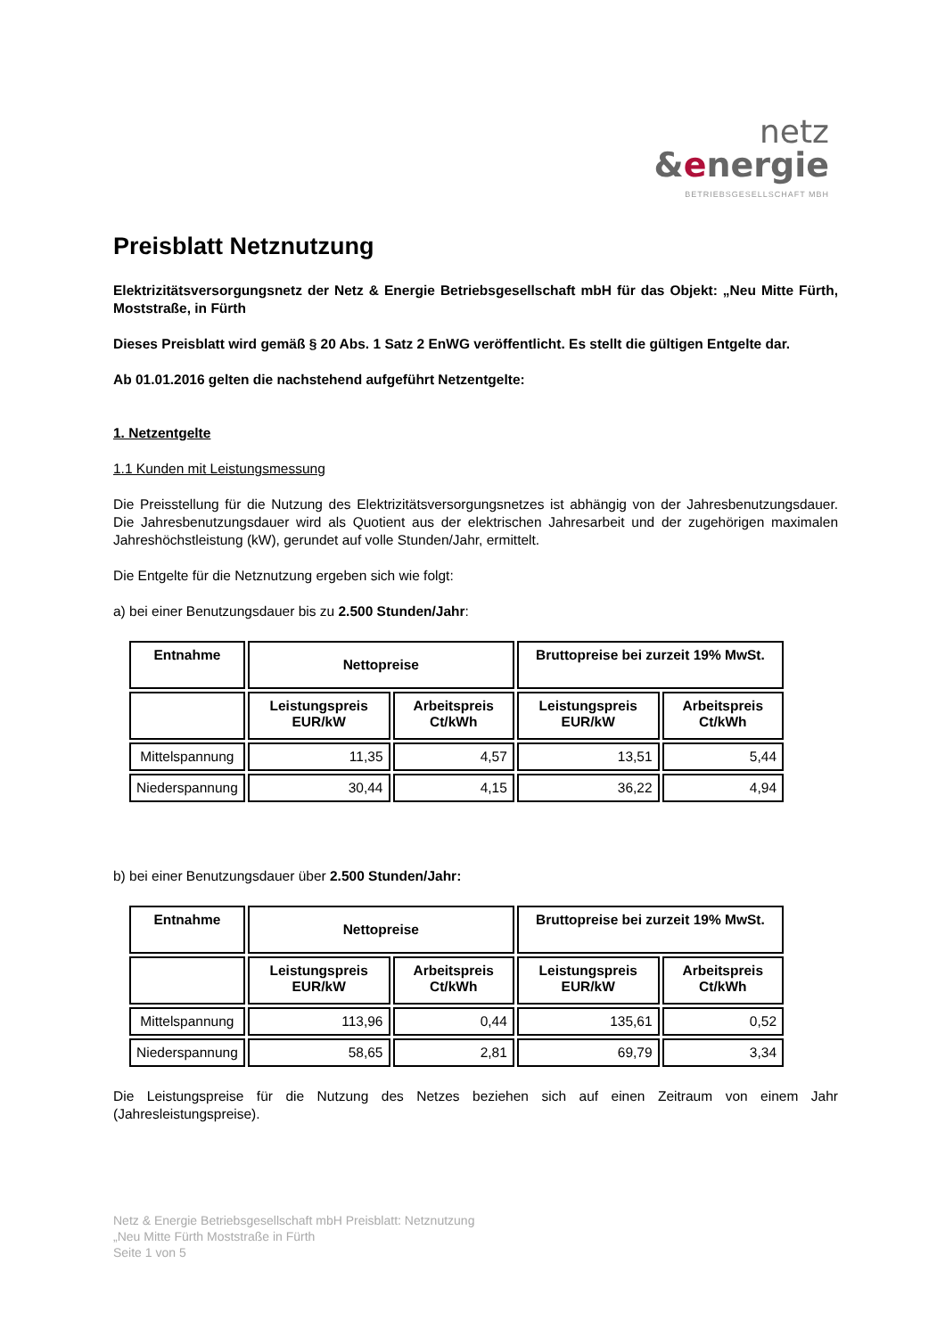netz
&energie
BETRIEBSGESELLSCHAFT MBH
Preisblatt Netznutzung
Elektrizitätsversorgungsnetz der Netz & Energie Betriebsgesellschaft mbH für das Objekt: „Neu Mitte Fürth, Moststraße, in Fürth
Dieses Preisblatt wird gemäß § 20 Abs. 1 Satz 2 EnWG veröffentlicht. Es stellt die gültigen Entgelte dar.
Ab 01.01.2016 gelten die nachstehend aufgeführt Netzentgelte:
1. Netzentgelte
1.1 Kunden mit Leistungsmessung
Die Preisstellung für die Nutzung des Elektrizitätsversorgungsnetzes ist abhängig von der Jahresbenutzungsdauer. Die Jahresbenutzungsdauer wird als Quotient aus der elektrischen Jahresarbeit und der zugehörigen maximalen Jahreshöchstleistung (kW), gerundet auf volle Stunden/Jahr, ermittelt.
Die Entgelte für die Netznutzung ergeben sich wie folgt:
a) bei einer Benutzungsdauer bis zu 2.500 Stunden/Jahr:
| Entnahme | Nettopreise | | Bruttopreise bei zurzeit 19% MwSt. | |
| --- | --- | --- | --- | --- |
| | Leistungspreis EUR/kW | Arbeitspreis Ct/kWh | Leistungspreis EUR/kW | Arbeitspreis Ct/kWh |
| Mittelspannung | 11,35 | 4,57 | 13,51 | 5,44 |
| Niederspannung | 30,44 | 4,15 | 36,22 | 4,94 |
b) bei einer Benutzungsdauer über 2.500 Stunden/Jahr:
| Entnahme | Nettopreise | | Bruttopreise bei zurzeit 19% MwSt. | |
| --- | --- | --- | --- | --- |
| | Leistungspreis EUR/kW | Arbeitspreis Ct/kWh | Leistungspreis EUR/kW | Arbeitspreis Ct/kWh |
| Mittelspannung | 113,96 | 0,44 | 135,61 | 0,52 |
| Niederspannung | 58,65 | 2,81 | 69,79 | 3,34 |
Die Leistungspreise für die Nutzung des Netzes beziehen sich auf einen Zeitraum von einem Jahr (Jahresleistungspreise).
Netz & Energie Betriebsgesellschaft mbH Preisblatt: Netznutzung
„Neu Mitte Fürth Moststraße in Fürth
Seite 1 von 5